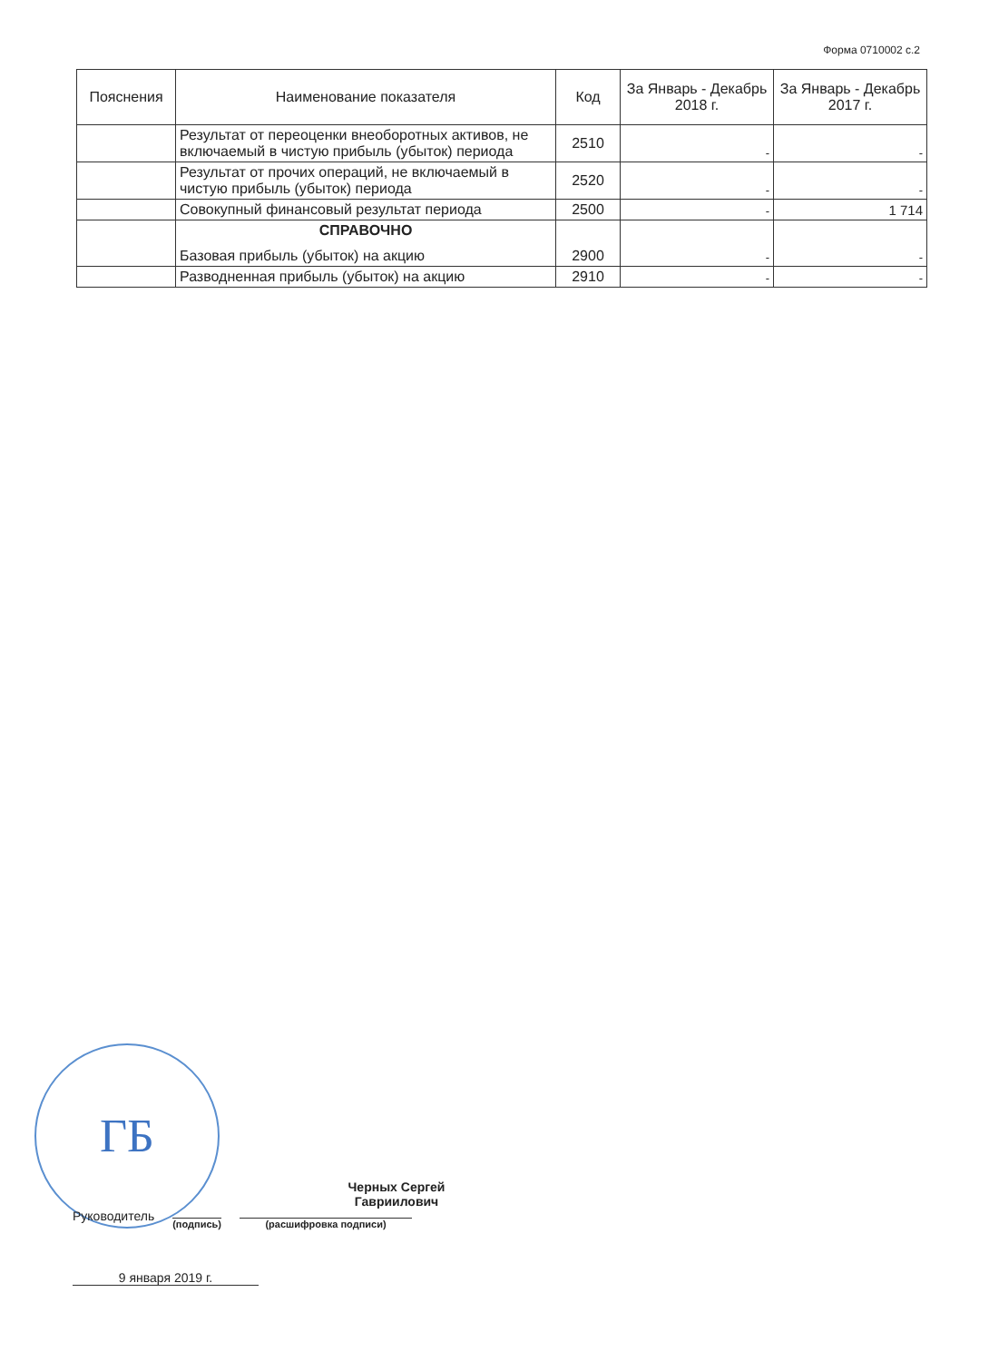Форма 0710002 с.2
| Пояснения | Наименование показателя | Код | За Январь - Декабрь 2018 г. | За Январь - Декабрь 2017 г. |
| --- | --- | --- | --- | --- |
| | Результат от переоценки внеоборотных активов, не включаемый в чистую прибыль (убыток) периода | 2510 | - | - |
| | Результат от прочих операций, не включаемый в чистую прибыль (убыток) периода | 2520 | - | - |
| | Совокупный финансовый результат периода | 2500 | - | 1 714 |
| | СПРАВОЧНО Базовая прибыль (убыток) на акцию | 2900 | - | - |
| | Разводненная прибыль (убыток) на акцию | 2910 | - | - |
ГБ
Черных Сергей Гавриилович
Руководитель (подпись) (расшифровка подписи)
9 января 2019 г.